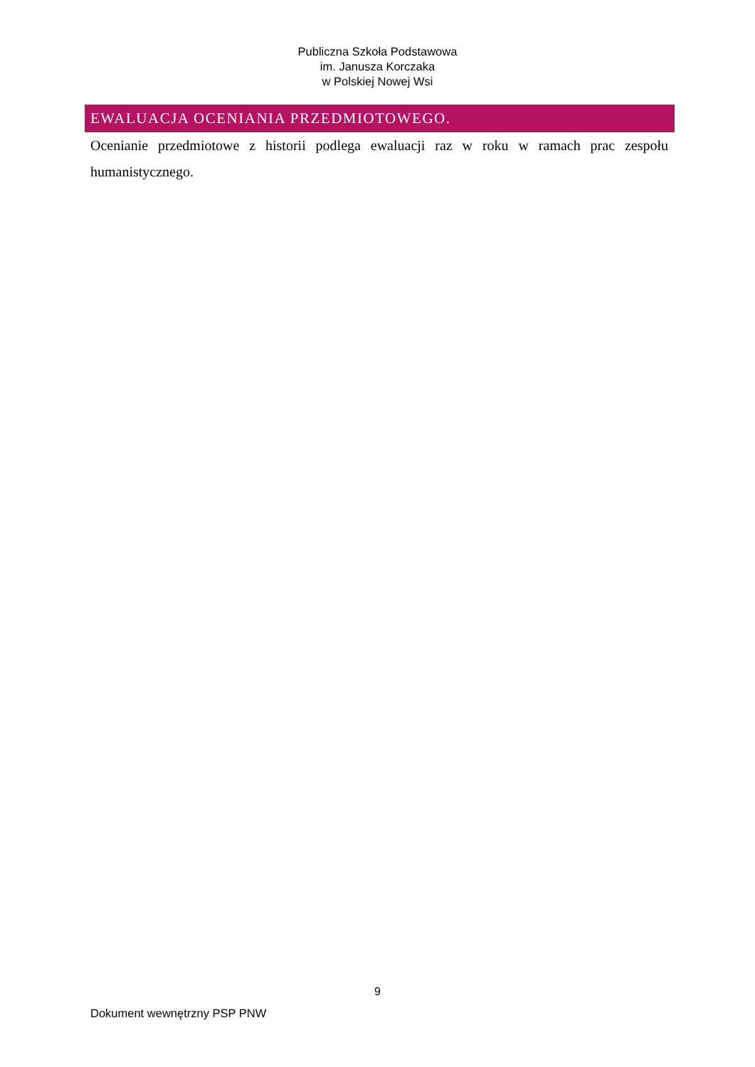Publiczna Szkoła Podstawowa
im. Janusza Korczaka
w Polskiej Nowej Wsi
EWALUACJA OCENIANIA PRZEDMIOTOWEGO.
Ocenianie przedmiotowe z historii podlega ewaluacji raz w roku w ramach prac zespołu humanistycznego.
9
Dokument wewnętrzny PSP PNW